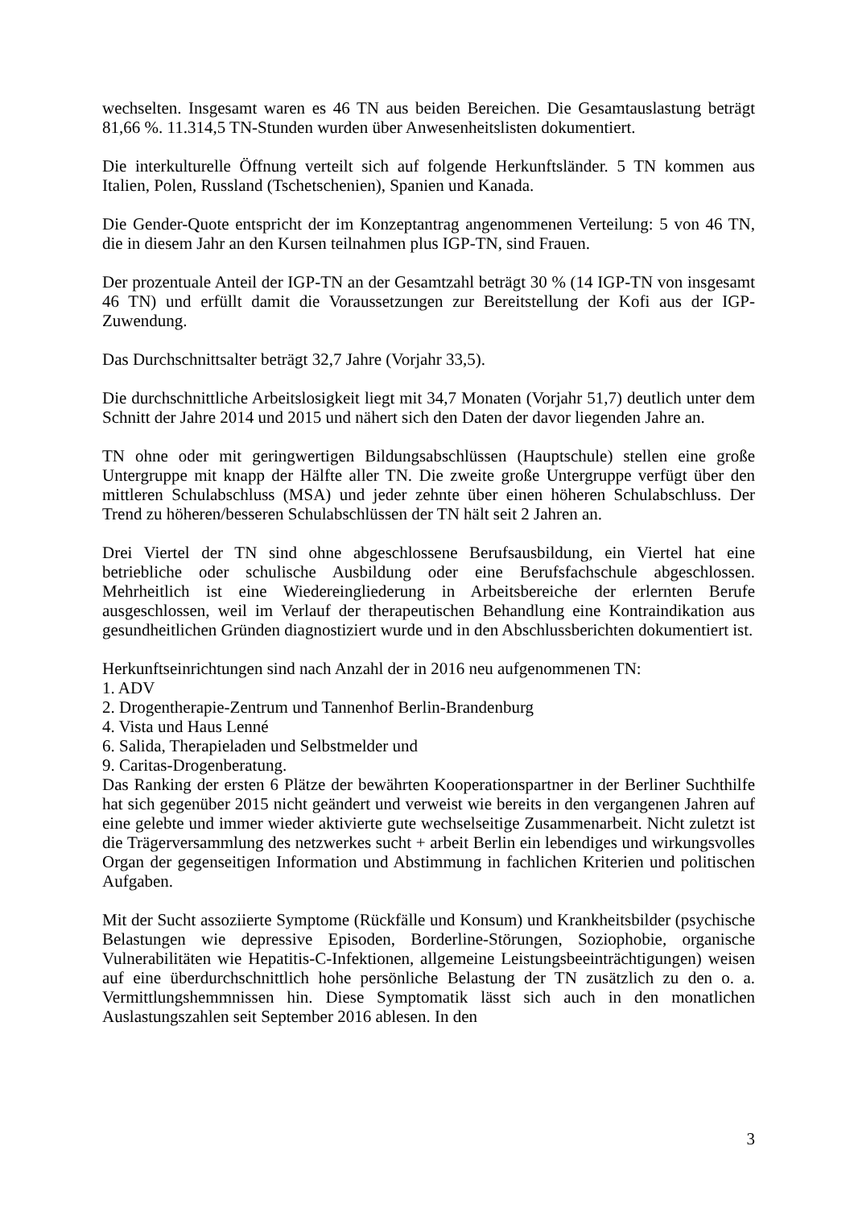wechselten. Insgesamt waren es 46 TN aus beiden Bereichen. Die Gesamtauslastung beträgt 81,66 %. 11.314,5 TN-Stunden wurden über Anwesenheitslisten dokumentiert.
Die interkulturelle Öffnung verteilt sich auf folgende Herkunftsländer. 5 TN kommen aus Italien, Polen, Russland (Tschetschenien), Spanien und Kanada.
Die Gender-Quote entspricht der im Konzeptantrag angenommenen Verteilung: 5 von 46 TN, die in diesem Jahr an den Kursen teilnahmen plus IGP-TN, sind Frauen.
Der prozentuale Anteil der IGP-TN an der Gesamtzahl beträgt 30 % (14 IGP-TN von insgesamt 46 TN) und erfüllt damit die Voraussetzungen zur Bereitstellung der Kofi aus der IGP-Zuwendung.
Das Durchschnittsalter beträgt 32,7 Jahre (Vorjahr 33,5).
Die durchschnittliche Arbeitslosigkeit liegt mit 34,7 Monaten (Vorjahr 51,7) deutlich unter dem Schnitt der Jahre 2014 und 2015 und nähert sich den Daten der davor liegenden Jahre an.
TN ohne oder mit geringwertigen Bildungsabschlüssen (Hauptschule) stellen eine große Untergruppe mit knapp der Hälfte aller TN. Die zweite große Untergruppe verfügt über den mittleren Schulabschluss (MSA) und jeder zehnte über einen höheren Schulabschluss. Der Trend zu höheren/besseren Schulabschlüssen der TN hält seit 2 Jahren an.
Drei Viertel der TN sind ohne abgeschlossene Berufsausbildung, ein Viertel hat eine betriebliche oder schulische Ausbildung oder eine Berufsfachschule abgeschlossen. Mehrheitlich ist eine Wiedereingliederung in Arbeitsbereiche der erlernten Berufe ausgeschlossen, weil im Verlauf der therapeutischen Behandlung eine Kontraindikation aus gesundheitlichen Gründen diagnostiziert wurde und in den Abschlussberichten dokumentiert ist.
Herkunftseinrichtungen sind nach Anzahl der in 2016 neu aufgenommenen TN:
1. ADV
2. Drogentherapie-Zentrum und Tannenhof Berlin-Brandenburg
4. Vista und Haus Lenné
6. Salida, Therapieladen und Selbstmelder und
9. Caritas-Drogenberatung.
Das Ranking der ersten 6 Plätze der bewährten Kooperationspartner in der Berliner Suchthilfe hat sich gegenüber 2015 nicht geändert und verweist wie bereits in den vergangenen Jahren auf eine gelebte und immer wieder aktivierte gute wechselseitige Zusammenarbeit. Nicht zuletzt ist die Trägerversammlung des netzwerkes sucht + arbeit Berlin ein lebendiges und wirkungsvolles Organ der gegenseitigen Information und Abstimmung in fachlichen Kriterien und politischen Aufgaben.
Mit der Sucht assoziierte Symptome (Rückfälle und Konsum) und Krankheitsbilder (psychische Belastungen wie depressive Episoden, Borderline-Störungen, Soziophobie, organische Vulnerabilitäten wie Hepatitis-C-Infektionen, allgemeine Leistungsbeeinträchtigungen) weisen auf eine überdurchschnittlich hohe persönliche Belastung der TN zusätzlich zu den o. a. Vermittlungshemmnissen hin. Diese Symptomatik lässt sich auch in den monatlichen Auslastungszahlen seit September 2016 ablesen. In den
3